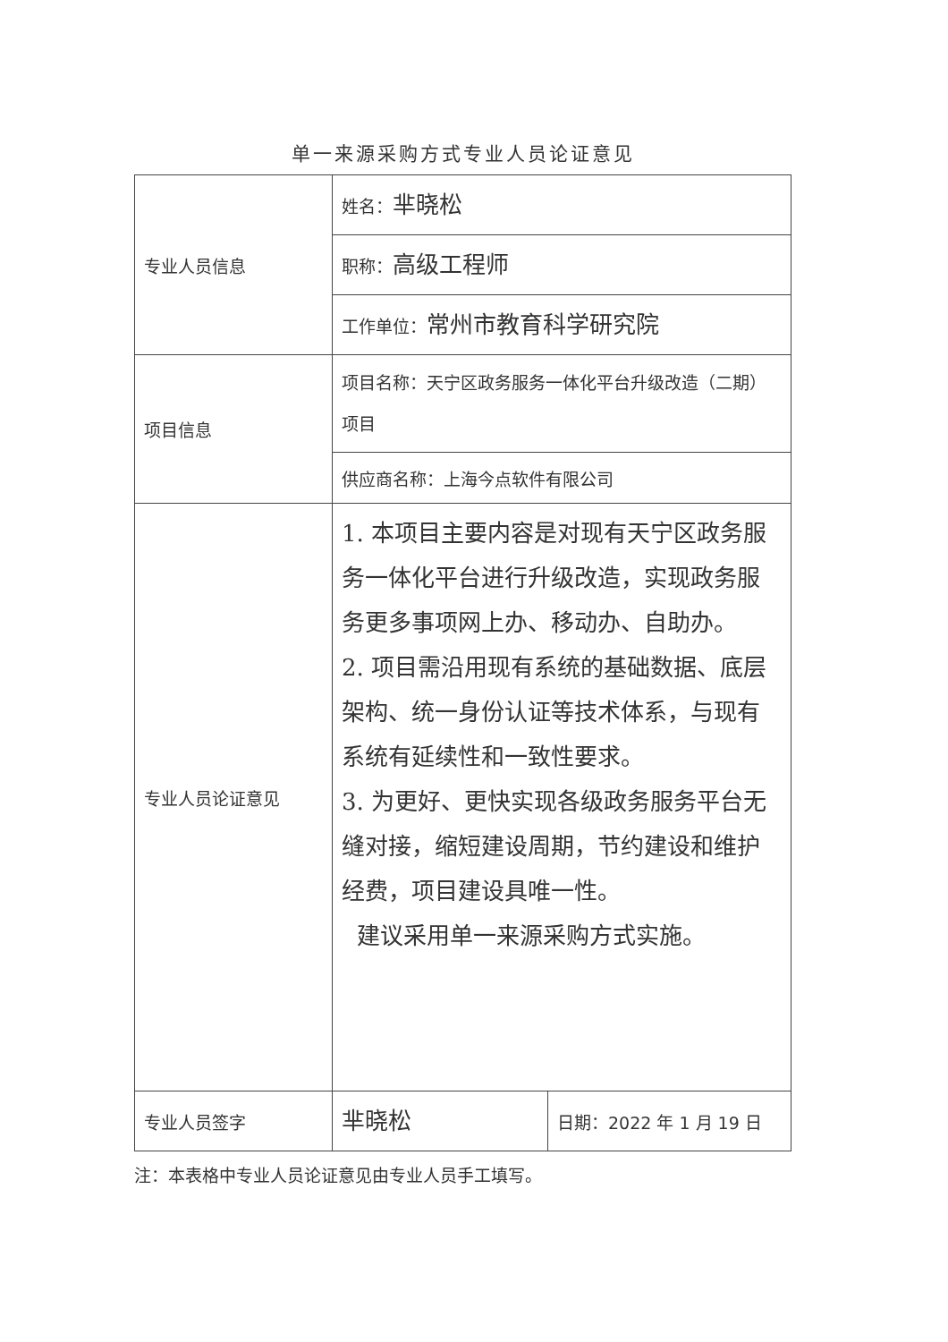单一来源采购方式专业人员论证意见
| 专业人员信息 | 姓名： 芈晓松 | |
| | 职称： 高级工程师 | |
| | 工作单位： 常州市教育科学研究院 | |
| 项目信息 | 项目名称：天宁区政务服务一体化平台升级改造（二期） 项目 | |
| | 供应商名称：上海今点软件有限公司 | |
| 专业人员论证意见 | 1. 本项目主要内容是对现有天宁区政务服务一体化平台进行升级改造，实现政务服务更多事项网上办、移动办、自助办。 2. 项目需沿用现有系统的基础数据、底层架构、统一身份认证等技术体系，与现有系统有延续性和一致性要求。 3. 为更好、更快实现各级政务服务平台无缝对接，缩短建设周期，节约建设和维护经费，项目建设具唯一性。 建议采用单一来源采购方式实施。 | |
| 专业人员签字 | 芈晓松 | 日期：2022 年 1 月 19 日 |
注：本表格中专业人员论证意见由专业人员手工填写。